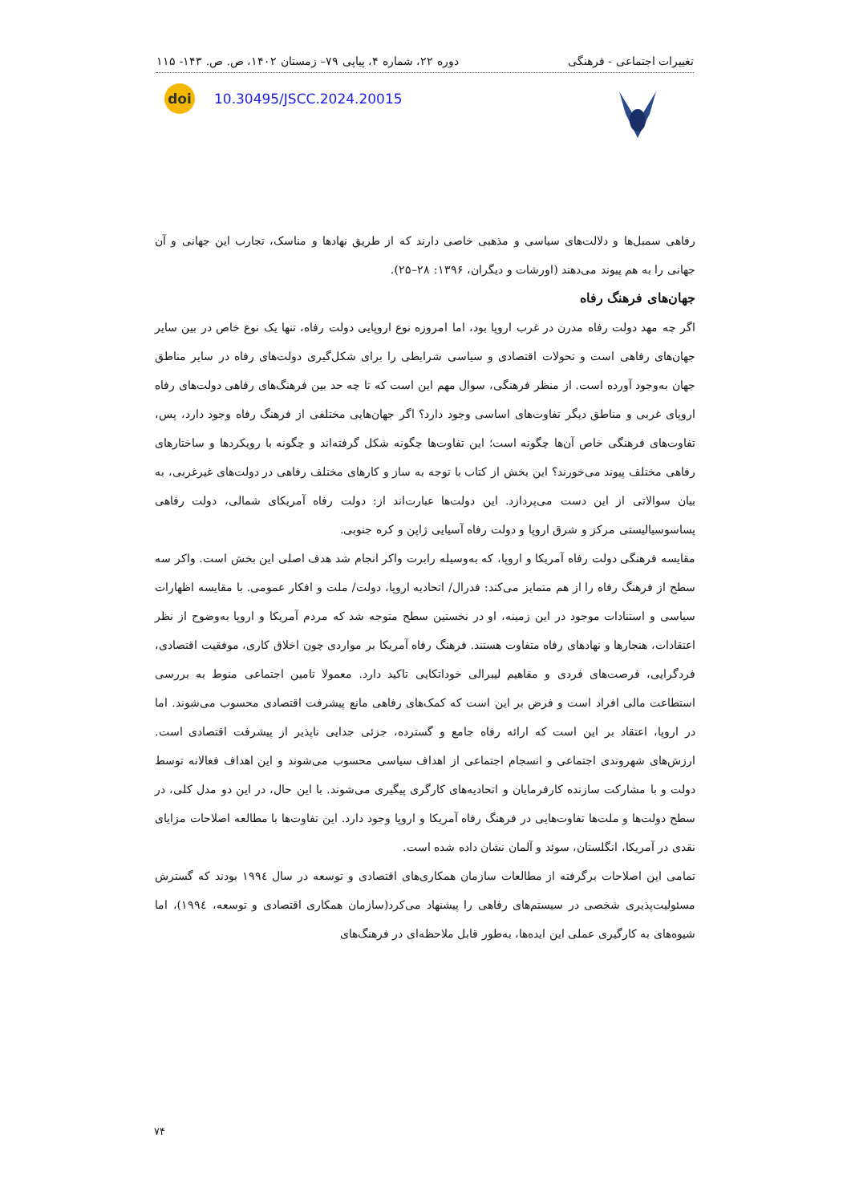تغییرات اجتماعی - فرهنگی دوره ۲۲، شماره ۴، پیاپی ۷۹– زمستان ۱۴۰۲، ص. ص. ۱۴۳- ۱۱۵
doi
10.30495/JSCC.2024.20015
رفاهی سمبل‌ها و دلالت‌های سیاسی و مذهبی خاصی دارند که از طریق نهادها و مناسک، تجارب این جهانی و آن جهانی را به هم پیوند می‌دهند (اورشات و دیگران، ۱۳۹۶: ۲۸–۲۵).
جهان‌های فرهنگ رفاه
اگر چه مهد دولت رفاه مدرن در غرب اروپا بود، اما امروزه نوع اروپایی دولت رفاه، تنها یک نوع خاص در بین سایر جهان‌های رفاهی است و تحولات اقتصادی و سیاسی شرایطی را برای شکل‌گیری دولت‌های رفاه در سایر مناطق جهان به‌وجود آورده است. از منظر فرهنگی، سوال مهم این است که تا چه حد بین فرهنگ‌های رفاهی دولت‌های رفاه اروپای غربی و مناطق دیگر تفاوت‌های اساسی وجود دارد؟ اگر جهان‌هایی مختلفی از فرهنگ رفاه وجود دارد، پس، تفاوت‌های فرهنگی خاص آن‌ها چگونه است؛ این تفاوت‌ها چگونه شکل گرفته‌اند و چگونه با رویکردها و ساختارهای رفاهی مختلف پیوند می‌خورند؟ این بخش از کتاب با توجه به ساز و کارهای مختلف رفاهی در دولت‌های غیرغربی، به بیان سوالاتی از این دست می‌پردازد. این دولت‌ها عبارت‌اند از: دولت رفاه آمریکای شمالی، دولت رفاهی پساسوسیالیستی مرکز و شرق اروپا و دولت رفاه آسیایی ژاپن و کره جنوبی.
مقایسه فرهنگی دولت رفاه آمریکا و اروپا، که به‌وسیله رابرت واکر انجام شد هدف اصلی این بخش است. واکر سه سطح از فرهنگ رفاه را از هم متمایز می‌کند: فدرال/ اتحادیه اروپا، دولت/ ملت و افکار عمومی. با مقایسه اظهارات سیاسی و استنادات موجود در این زمینه، او در نخستین سطح متوجه شد که مردم آمریکا و اروپا به‌وضوح از نظر اعتقادات، هنجارها و نهادهای رفاه متفاوت هستند. فرهنگ رفاه آمریکا بر مواردی چون اخلاق کاری، موفقیت اقتصادی، فردگرایی، فرصت‌های فردی و مفاهیم لیبرالی خوداتکایی تاکید دارد. معمولا تامین اجتماعی منوط به بررسی استطاعت مالی افراد است و فرض بر این است که کمک‌های رفاهی مانع پیشرفت اقتصادی محسوب می‌شوند. اما در اروپا، اعتقاد بر این است که ارائه رفاه جامع و گسترده، جزئی جدایی ناپذیر از پیشرفت اقتصادی است. ارزش‌های شهروندی اجتماعی و انسجام اجتماعی از اهداف سیاسی محسوب می‌شوند و این اهداف فعالانه توسط دولت و با مشارکت سازنده کارفرمایان و اتحادیه‌های کارگری پیگیری می‌شوند. با این حال، در این دو مدل کلی، در سطح دولت‌ها و ملت‌ها تفاوت‌هایی در فرهنگ رفاه آمریکا و اروپا وجود دارد. این تفاوت‌ها با مطالعه اصلاحات مزایای نقدی در آمریکا، انگلستان، سوئد و آلمان نشان داده شده است.
تمامی این اصلاحات برگرفته از مطالعات سازمان همکاری‌های اقتصادی و توسعه در سال ۱۹۹٤ بودند که گسترش مسئولیت‌پذیری شخصی در سیستم‌های رفاهی را پیشنهاد می‌کرد(سازمان همکاری اقتصادی و توسعه، ۱۹۹٤)، اما شیوه‌های به کارگیری عملی این ایده‌ها، به‌طور قابل ملاحظه‌ای در فرهنگ‌های
۷۴